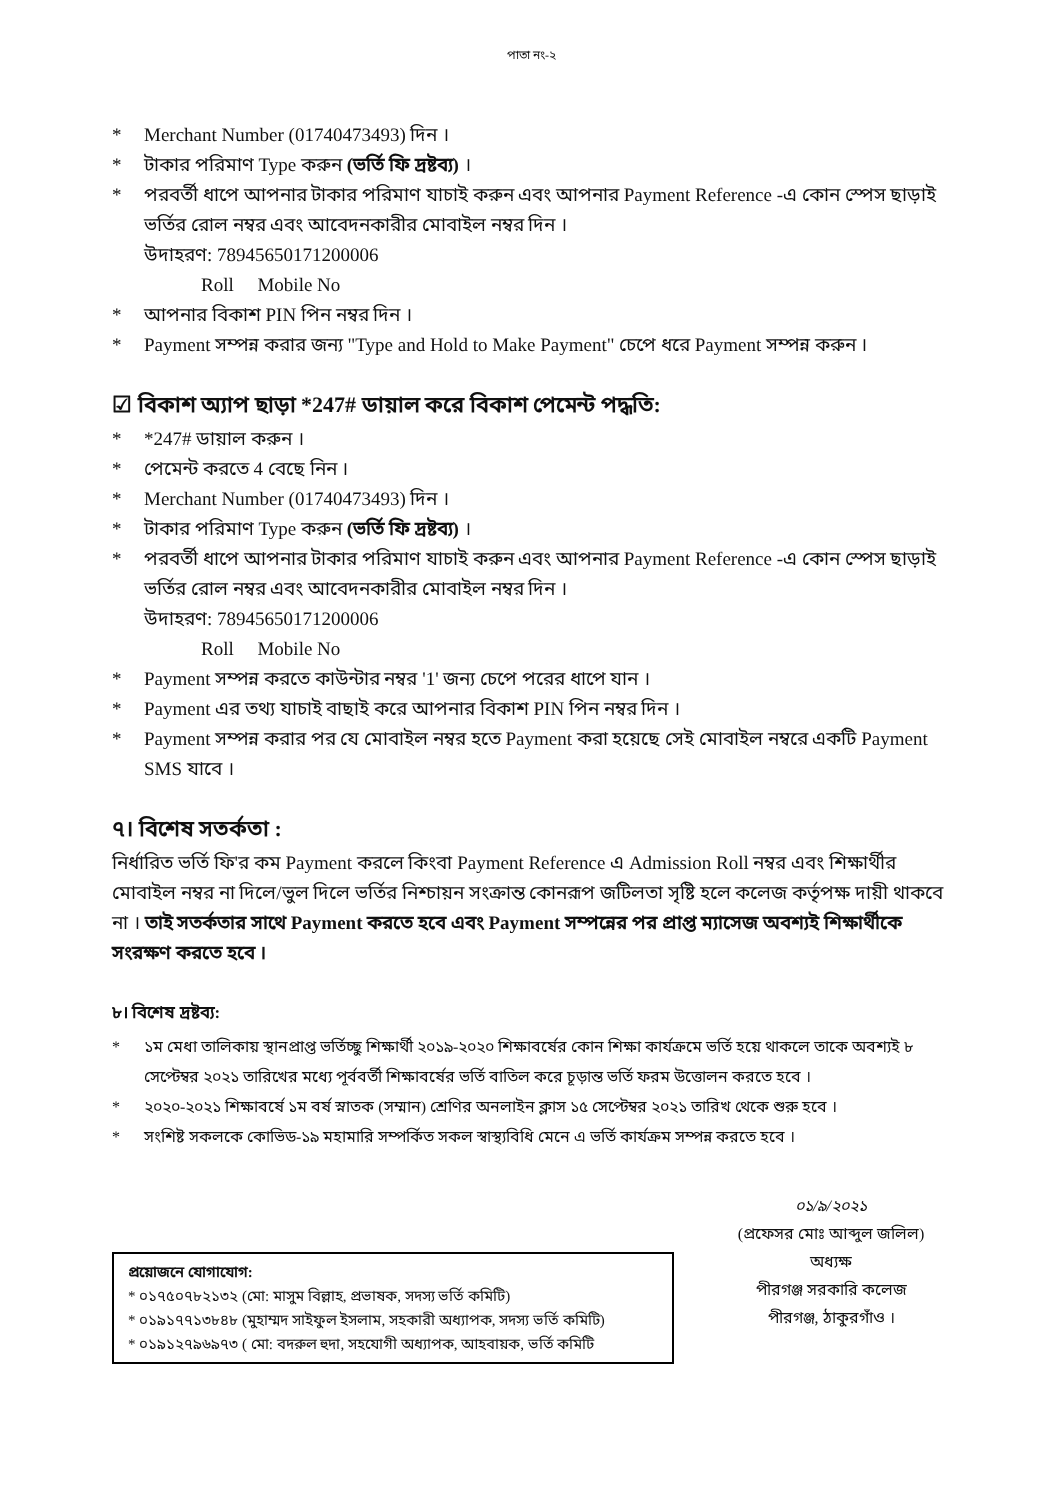পাতা নং-২
* Merchant Number (01740473493) দিন ।
* টাকার পরিমাণ Type করুন (ভর্তি ফি দ্রষ্টব্য) ।
* পরবর্তী ধাপে আপনার টাকার পরিমাণ যাচাই করুন এবং আপনার Payment Reference -এ কোন স্পেস ছাড়াই ভর্তির রোল নম্বর এবং আবেদনকারীর মোবাইল নম্বর দিন ।
উদাহরণ: 78945650171200006
Roll Mobile No
* আপনার বিকাশ PIN পিন নম্বর দিন ।
* Payment সম্পন্ন করার জন্য "Type and Hold to Make Payment" চেপে ধরে Payment সম্পন্ন করুন ।
☑ বিকাশ অ্যাপ ছাড়া *247# ডায়াল করে বিকাশ পেমেন্ট পদ্ধতি:
* *247# ডায়াল করুন ।
* পেমেন্ট করতে 4 বেছে নিন ।
* Merchant Number (01740473493) দিন ।
* টাকার পরিমাণ Type করুন (ভর্তি ফি দ্রষ্টব্য) ।
* পরবর্তী ধাপে আপনার টাকার পরিমাণ যাচাই করুন এবং আপনার Payment Reference -এ কোন স্পেস ছাড়াই ভর্তির রোল নম্বর এবং আবেদনকারীর মোবাইল নম্বর দিন ।
উদাহরণ: 78945650171200006
Roll Mobile No
* Payment সম্পন্ন করতে কাউন্টার নম্বর '1' জন্য চেপে পরের ধাপে যান ।
* Payment এর তথ্য যাচাই বাছাই করে আপনার বিকাশ PIN পিন নম্বর দিন ।
* Payment সম্পন্ন করার পর যে মোবাইল নম্বর হতে Payment করা হয়েছে সেই মোবাইল নম্বরে একটি Payment SMS যাবে ।
৭। বিশেষ সতর্কতা :
নির্ধারিত ভর্তি ফি'র কম Payment করলে কিংবা Payment Reference এ Admission Roll নম্বর এবং শিক্ষার্থীর মোবাইল নম্বর না দিলে/ভুল দিলে ভর্তির নিশ্চায়ন সংক্রান্ত কোনরূপ জটিলতা সৃষ্টি হলে কলেজ কর্তৃপক্ষ দায়ী থাকবে না । তাই সতর্কতার সাথে Payment করতে হবে এবং Payment সম্পন্নের পর প্রাপ্ত ম্যাসেজ অবশ্যই শিক্ষার্থীকে সংরক্ষণ করতে হবে ।
৮। বিশেষ দ্রষ্টব্য:
* ১ম মেধা তালিকায় স্থানপ্রাপ্ত ভর্তিচ্ছু শিক্ষার্থী ২০১৯-২০২০ শিক্ষাবর্ষের কোন শিক্ষা কার্যক্রমে ভর্তি হয়ে থাকলে তাকে অবশ্যই ৮ সেপ্টেম্বর ২০২১ তারিখের মধ্যে পূর্ববর্তী শিক্ষাবর্ষের ভর্তি বাতিল করে চূড়ান্ত ভর্তি ফরম উত্তোলন করতে হবে ।
* ২০২০-২০২১ শিক্ষাবর্ষে ১ম বর্ষ স্নাতক (সম্মান) শ্রেণির অনলাইন ক্লাস ১৫ সেপ্টেম্বর ২০২১ তারিখ থেকে শুরু হবে ।
* সংশিষ্ট সকলকে কোভিড-১৯ মহামারি সম্পর্কিত সকল স্বাস্থ্যবিধি মেনে এ ভর্তি কার্যক্রম সম্পন্ন করতে হবে ।
প্রয়োজনে যোগাযোগ:
* ০১৭৫০৭৮২১৩২ (মো: মাসুম বিল্লাহ, প্রভাষক, সদস্য ভর্তি কমিটি)
* ০১৯১৭৭১৩৮৪৮ (মুহাম্মদ সাইফুল ইসলাম, সহকারী অধ্যাপক, সদস্য ভর্তি কমিটি)
* ০১৯১২৭৯৬৯৭৩ ( মো: বদরুল হুদা, সহযোগী অধ্যাপক, আহবায়ক, ভর্তি কমিটি
০১/৯/২০২১
(প্রফেসর মোঃ আব্দুল জলিল)
অধ্যক্ষ
পীরগঞ্জ সরকারি কলেজ
পীরগঞ্জ, ঠাকুরগাঁও ।